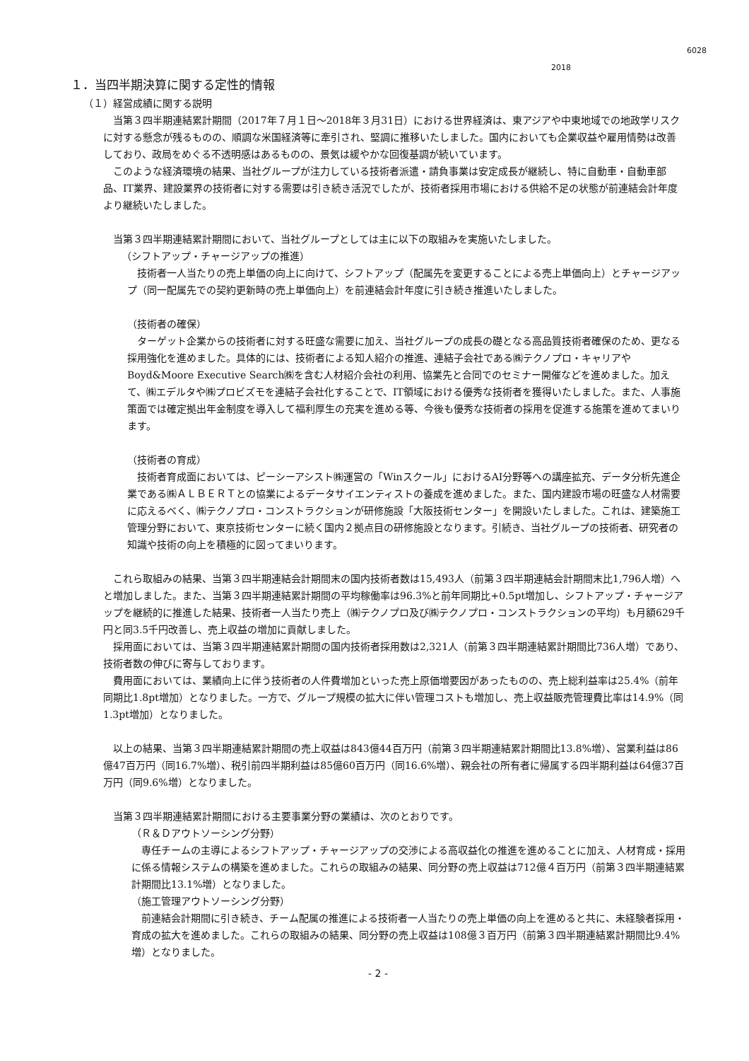6028
2018
１．当四半期決算に関する定性的情報
（１）経営成績に関する説明
　当第３四半期連結累計期間（2017年７月１日～2018年３月31日）における世界経済は、東アジアや中東地域での地政学リスクに対する懸念が残るものの、順調な米国経済等に牽引され、堅調に推移いたしました。国内においても企業収益や雇用情勢は改善しており、政局をめぐる不透明感はあるものの、景気は緩やかな回復基調が続いています。
　このような経済環境の結果、当社グループが注力している技術者派遣・請負事業は安定成長が継続し、特に自動車・自動車部品、IT業界、建設業界の技術者に対する需要は引き続き活況でしたが、技術者採用市場における供給不足の状態が前連結会計年度より継続いたしました。
　当第３四半期連結累計期間において、当社グループとしては主に以下の取組みを実施いたしました。
（シフトアップ・チャージアップの推進）
　技術者一人当たりの売上単価の向上に向けて、シフトアップ（配属先を変更することによる売上単価向上）とチャージアップ（同一配属先での契約更新時の売上単価向上）を前連結会計年度に引き続き推進いたしました。
（技術者の確保）
　ターゲット企業からの技術者に対する旺盛な需要に加え、当社グループの成長の礎となる高品質技術者確保のため、更なる採用強化を進めました。具体的には、技術者による知人紹介の推進、連結子会社である㈱テクノプロ・キャリアやBoyd&Moore Executive Search㈱を含む人材紹介会社の利用、協業先と合同でのセミナー開催などを進めました。加えて、㈱エデルタや㈱プロビズモを連結子会社化することで、IT領域における優秀な技術者を獲得いたしました。また、人事施策面では確定拠出年金制度を導入して福利厚生の充実を進める等、今後も優秀な技術者の採用を促進する施策を進めてまいります。
（技術者の育成）
　技術者育成面においては、ピーシーアシスト㈱運営の「Winスクール」におけるAI分野等への講座拡充、データ分析先進企業である㈱ＡＬＢＥＲＴとの協業によるデータサイエンティストの養成を進めました。また、国内建設市場の旺盛な人材需要に応えるべく、㈱テクノプロ・コンストラクションが研修施設「大阪技術センター」を開設いたしました。これは、建築施工管理分野において、東京技術センターに続く国内２拠点目の研修施設となります。引続き、当社グループの技術者、研究者の知識や技術の向上を積極的に図ってまいります。
　これら取組みの結果、当第３四半期連結会計期間末の国内技術者数は15,493人（前第３四半期連結会計期間末比1,796人増）へと増加しました。また、当第３四半期連結累計期間の平均稼働率は96.3%と前年同期比+0.5pt増加し、シフトアップ・チャージアップを継続的に推進した結果、技術者一人当たり売上（㈱テクノプロ及び㈱テクノプロ・コンストラクションの平均）も月額629千円と同3.5千円改善し、売上収益の増加に貢献しました。
　採用面においては、当第３四半期連結累計期間の国内技術者採用数は2,321人（前第３四半期連結累計期間比736人増）であり、技術者数の伸びに寄与しております。
　費用面においては、業績向上に伴う技術者の人件費増加といった売上原価増要因があったものの、売上総利益率は25.4%（前年同期比1.8pt増加）となりました。一方で、グループ規模の拡大に伴い管理コストも増加し、売上収益販売管理費比率は14.9%（同1.3pt増加）となりました。
　以上の結果、当第３四半期連結累計期間の売上収益は843億44百万円（前第３四半期連結累計期間比13.8%増）、営業利益は86億47百万円（同16.7%増）、税引前四半期利益は85億60百万円（同16.6%増）、親会社の所有者に帰属する四半期利益は64億37百万円（同9.6%増）となりました。
　当第３四半期連結累計期間における主要事業分野の業績は、次のとおりです。
（Ｒ＆Ｄアウトソーシング分野）
　専任チームの主導によるシフトアップ・チャージアップの交渉による高収益化の推進を進めることに加え、人材育成・採用に係る情報システムの構築を進めました。これらの取組みの結果、同分野の売上収益は712億４百万円（前第３四半期連結累計期間比13.1%増）となりました。
（施工管理アウトソーシング分野）
　前連結会計期間に引き続き、チーム配属の推進による技術者一人当たりの売上単価の向上を進めると共に、未経験者採用・育成の拡大を進めました。これらの取組みの結果、同分野の売上収益は108億３百万円（前第３四半期連結累計期間比9.4%増）となりました。
- 2 -